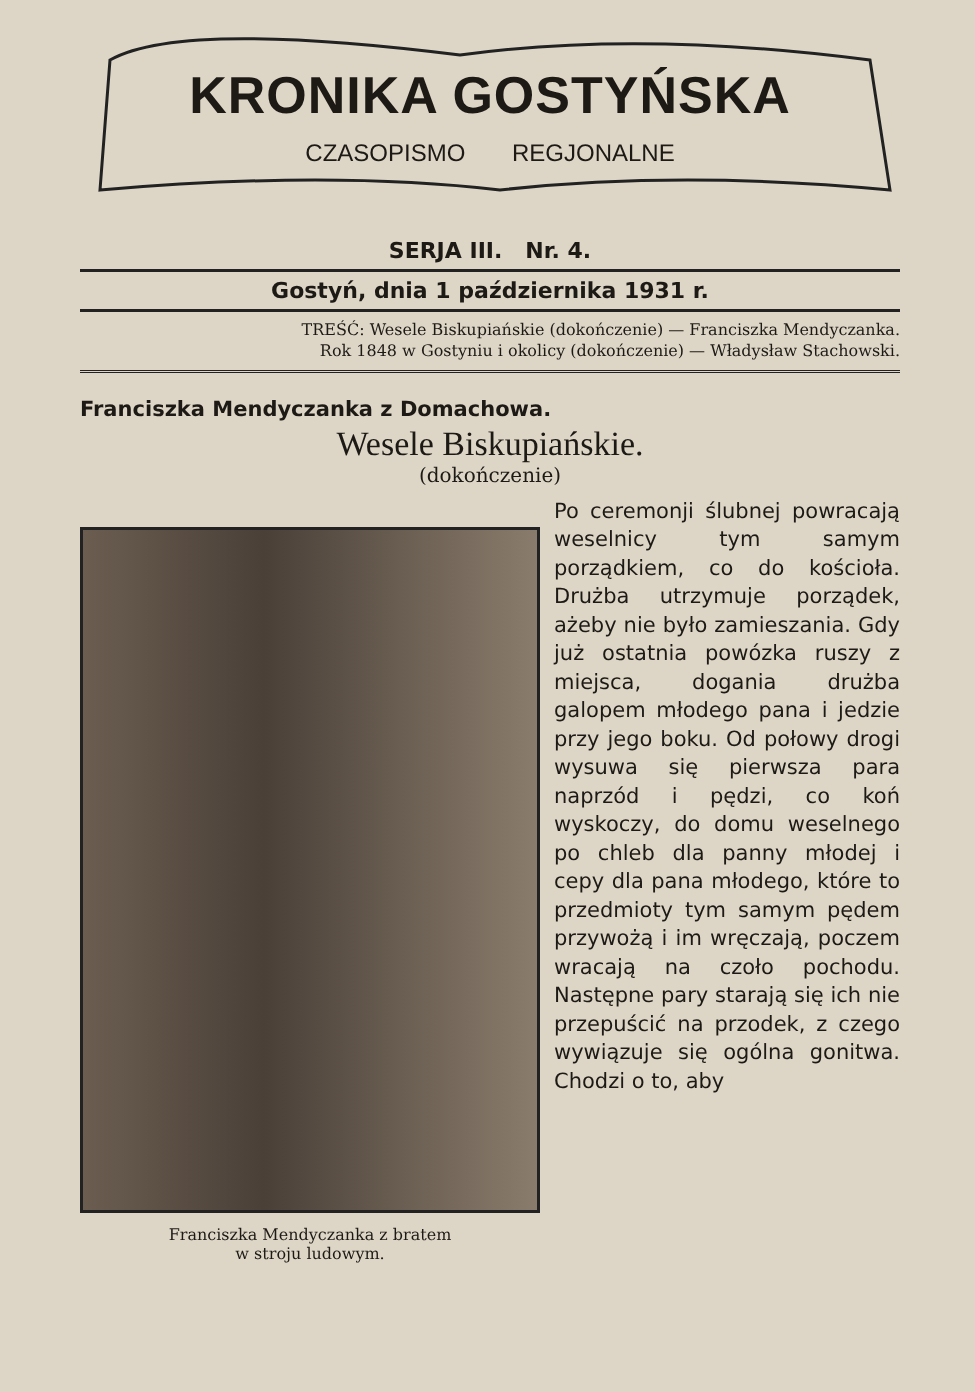KRONIKA GOSTYŃSKA
CZASOPISMO REGJONALNE
SERJA III. Nr. 4.
Gostyń, dnia 1 października 1931 r.
TREŚĆ: Wesele Biskupiańskie (dokończenie) — Franciszka Mendyczanka.
Rok 1848 w Gostyniu i okolicy (dokończenie) — Władysław Stachowski.
Franciszka Mendyczanka z Domachowa.
Wesele Biskupiańskie.
(dokończenie)
Franciszka Mendyczanka z bratem
w stroju ludowym.
Po ceremonji ślubnej powracają weselnicy tym samym porządkiem, co do kościoła. Drużba utrzymuje porządek, ażeby nie było zamieszania. Gdy już ostatnia powózka ruszy z miejsca, dogania drużba galopem młodego pana i jedzie przy jego boku. Od połowy drogi wysuwa się pierwsza para naprzód i pędzi, co koń wyskoczy, do domu weselnego po chleb dla panny młodej i cepy dla pana młodego, które to przedmioty tym samym pędem przywożą i im wręczają, poczem wracają na czoło pochodu. Następne pary starają się ich nie przepuścić na przodek, z czego wywiązuje się ogólna gonitwa. Chodzi o to, aby